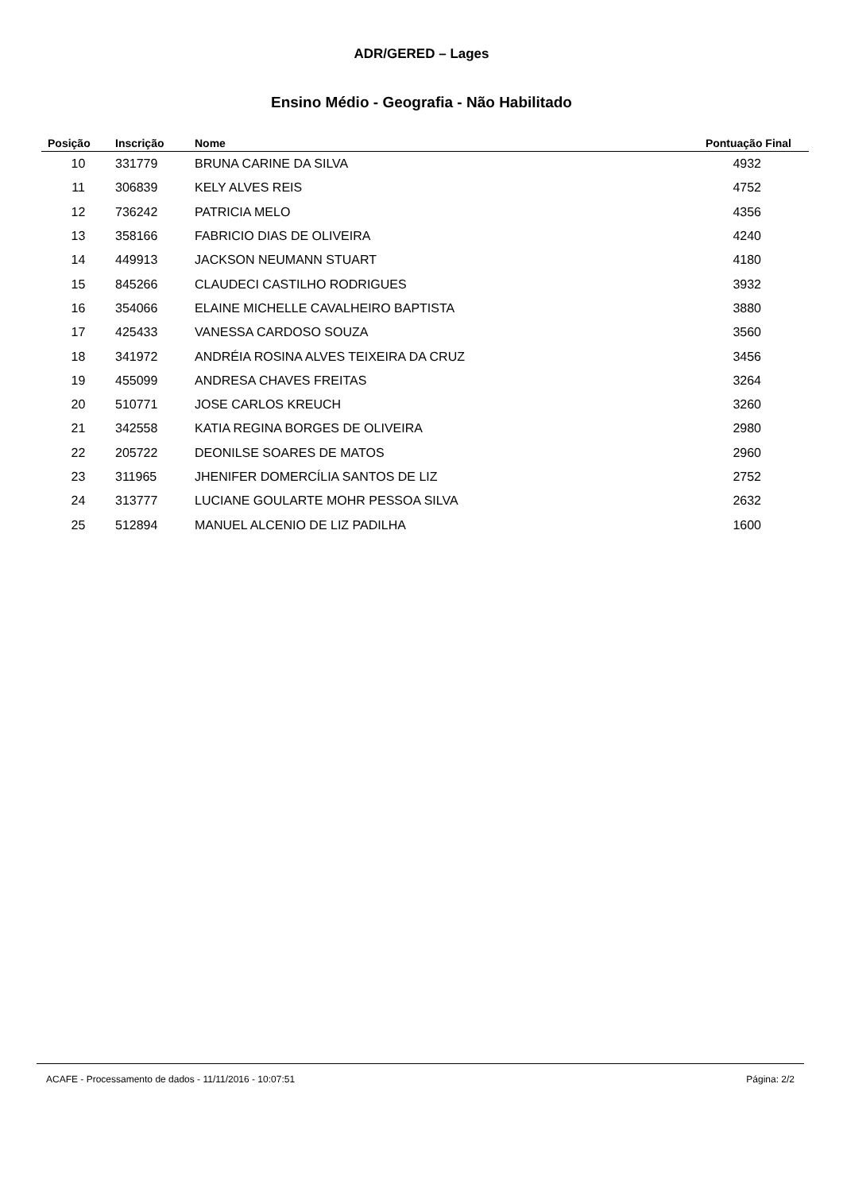ADR/GERED – Lages
Ensino Médio - Geografia - Não Habilitado
| Posição | Inscrição | Nome | Pontuação Final |
| --- | --- | --- | --- |
| 10 | 331779 | BRUNA CARINE DA SILVA | 4932 |
| 11 | 306839 | KELY ALVES REIS | 4752 |
| 12 | 736242 | PATRICIA MELO | 4356 |
| 13 | 358166 | FABRICIO DIAS DE OLIVEIRA | 4240 |
| 14 | 449913 | JACKSON NEUMANN STUART | 4180 |
| 15 | 845266 | CLAUDECI CASTILHO RODRIGUES | 3932 |
| 16 | 354066 | ELAINE MICHELLE CAVALHEIRO BAPTISTA | 3880 |
| 17 | 425433 | VANESSA CARDOSO SOUZA | 3560 |
| 18 | 341972 | ANDRÉIA ROSINA ALVES TEIXEIRA DA CRUZ | 3456 |
| 19 | 455099 | ANDRESA CHAVES FREITAS | 3264 |
| 20 | 510771 | JOSE CARLOS KREUCH | 3260 |
| 21 | 342558 | KATIA REGINA BORGES DE OLIVEIRA | 2980 |
| 22 | 205722 | DEONILSE SOARES DE MATOS | 2960 |
| 23 | 311965 | JHENIFER DOMERCÍLIA SANTOS DE LIZ | 2752 |
| 24 | 313777 | LUCIANE GOULARTE MOHR PESSOA SILVA | 2632 |
| 25 | 512894 | MANUEL ALCENIO DE LIZ PADILHA | 1600 |
ACAFE - Processamento de dados - 11/11/2016 - 10:07:51 Página: 2/2